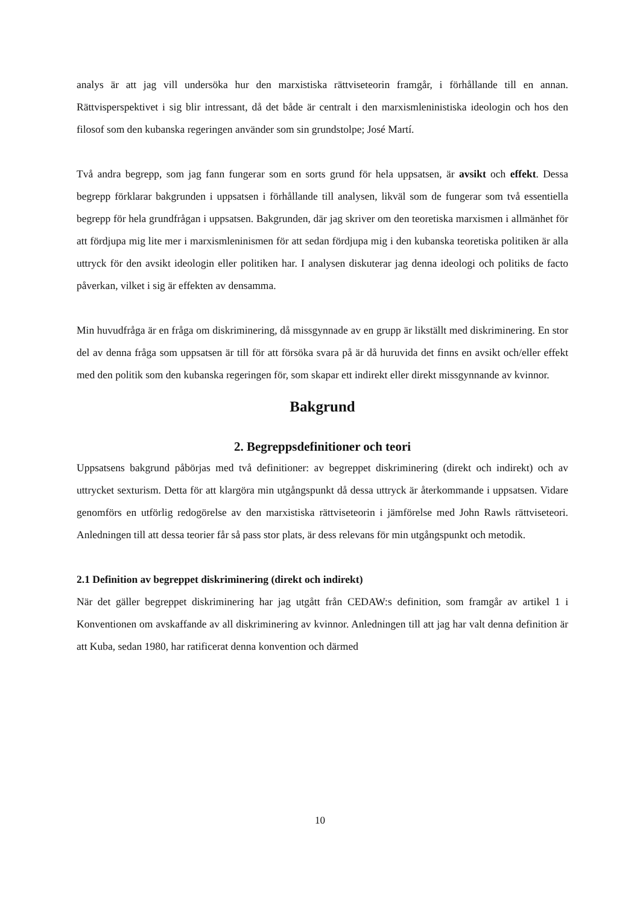analys är att jag vill undersöka hur den marxistiska rättviseteorin framgår, i förhållande till en annan. Rättvisperspektivet i sig blir intressant, då det både är centralt i den marxismleninistiska ideologin och hos den filosof som den kubanska regeringen använder som sin grundstolpe; José Martí.
Två andra begrepp, som jag fann fungerar som en sorts grund för hela uppsatsen, är avsikt och effekt. Dessa begrepp förklarar bakgrunden i uppsatsen i förhållande till analysen, likväl som de fungerar som två essentiella begrepp för hela grundfrågan i uppsatsen. Bakgrunden, där jag skriver om den teoretiska marxismen i allmänhet för att fördjupa mig lite mer i marxismleninismen för att sedan fördjupa mig i den kubanska teoretiska politiken är alla uttryck för den avsikt ideologin eller politiken har. I analysen diskuterar jag denna ideologi och politiks de facto påverkan, vilket i sig är effekten av densamma.
Min huvudfråga är en fråga om diskriminering, då missgynnade av en grupp är likställt med diskriminering. En stor del av denna fråga som uppsatsen är till för att försöka svara på är då huruvida det finns en avsikt och/eller effekt med den politik som den kubanska regeringen för, som skapar ett indirekt eller direkt missgynnande av kvinnor.
Bakgrund
2. Begreppsdefinitioner och teori
Uppsatsens bakgrund påbörjas med två definitioner: av begreppet diskriminering (direkt och indirekt) och av uttrycket sexturism. Detta för att klargöra min utgångspunkt då dessa uttryck är återkommande i uppsatsen. Vidare genomförs en utförlig redogörelse av den marxistiska rättviseteorin i jämförelse med John Rawls rättviseteori. Anledningen till att dessa teorier får så pass stor plats, är dess relevans för min utgångspunkt och metodik.
2.1 Definition av begreppet diskriminering (direkt och indirekt)
När det gäller begreppet diskriminering har jag utgått från CEDAW:s definition, som framgår av artikel 1 i Konventionen om avskaffande av all diskriminering av kvinnor. Anledningen till att jag har valt denna definition är att Kuba, sedan 1980, har ratificerat denna konvention och därmed
10